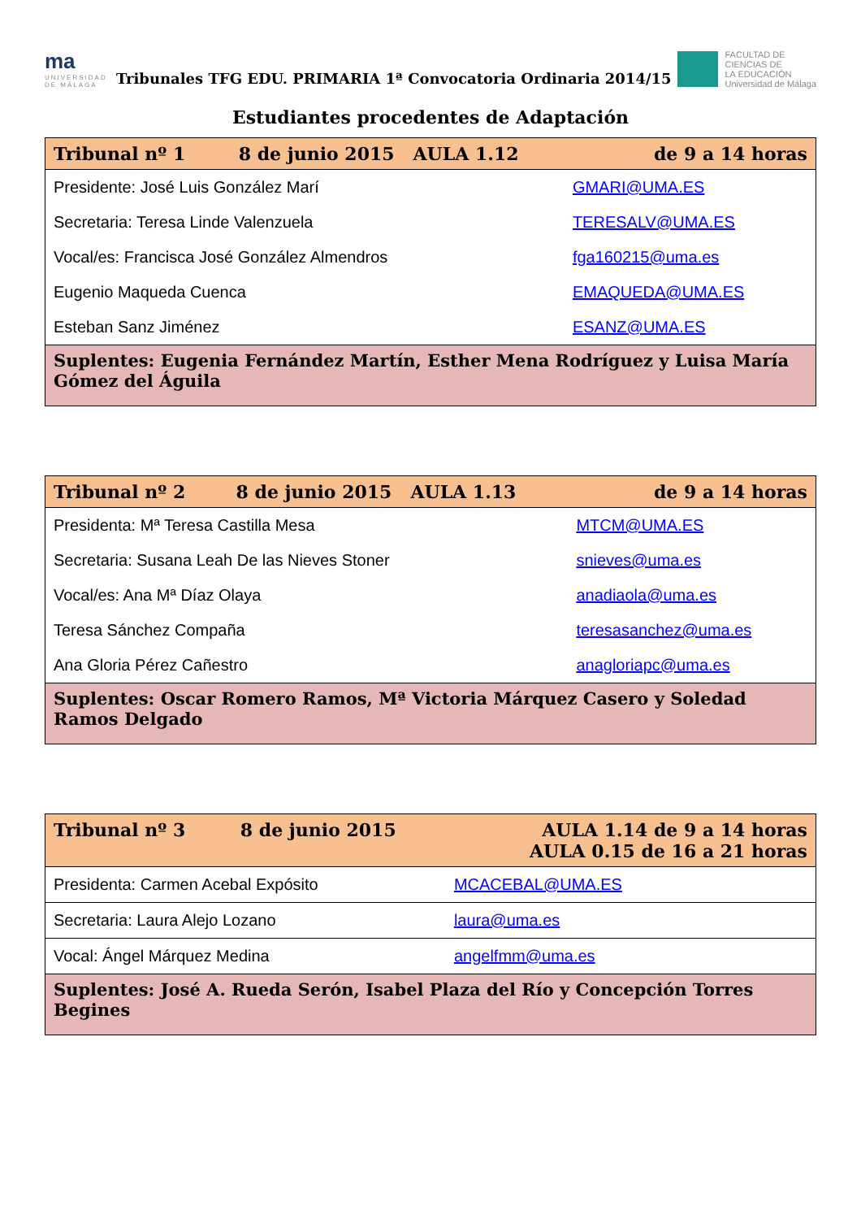ma
UNIVERSIDAD DE MÁLAGA
Tribunales TFG EDU. PRIMARIA 1ª Convocatoria Ordinaria 2014/15
FACULTAD DE
CIENCIAS DE
LA EDUCACIÓN
Universidad de Málaga
Estudiantes procedentes de Adaptación
| Tribunal nº 1 | 8 de junio 2015 AULA 1.12 | de 9 a 14 horas |
| Presidente: José Luis González Marí | | GMARI@UMA.ES |
| Secretaria: Teresa Linde Valenzuela | | TERESALV@UMA.ES |
| Vocal/es: Francisca José González Almendros | | fga160215@uma.es |
| Eugenio Maqueda Cuenca | | EMAQUEDA@UMA.ES |
| Esteban Sanz Jiménez | | ESANZ@UMA.ES |
| Suplentes: Eugenia Fernández Martín, Esther Mena Rodríguez y Luisa María Gómez del Águila | | |
| Tribunal nº 2 | 8 de junio 2015 AULA 1.13 | de 9 a 14 horas |
| Presidenta: Mª Teresa Castilla Mesa | | MTCM@UMA.ES |
| Secretaria: Susana Leah De las Nieves Stoner | | snieves@uma.es |
| Vocal/es: Ana Mª Díaz Olaya | | anadiaola@uma.es |
| Teresa Sánchez Compaña | | teresasanchez@uma.es |
| Ana Gloria Pérez Cañestro | | anagloriapc@uma.es |
| Suplentes: Oscar Romero Ramos, Mª Victoria Márquez Casero y Soledad Ramos Delgado | | |
| Tribunal nº 3 | 8 de junio 2015 | AULA 1.14 de 9 a 14 horas AULA 0.15 de 16 a 21 horas |
| Presidenta: Carmen Acebal Expósito | | MCACEBAL@UMA.ES |
| Secretaria: Laura Alejo Lozano | | laura@uma.es |
| Vocal: Ángel Márquez Medina | | angelfmm@uma.es |
| Suplentes: José A. Rueda Serón, Isabel Plaza del Río y Concepción Torres Begines | | |